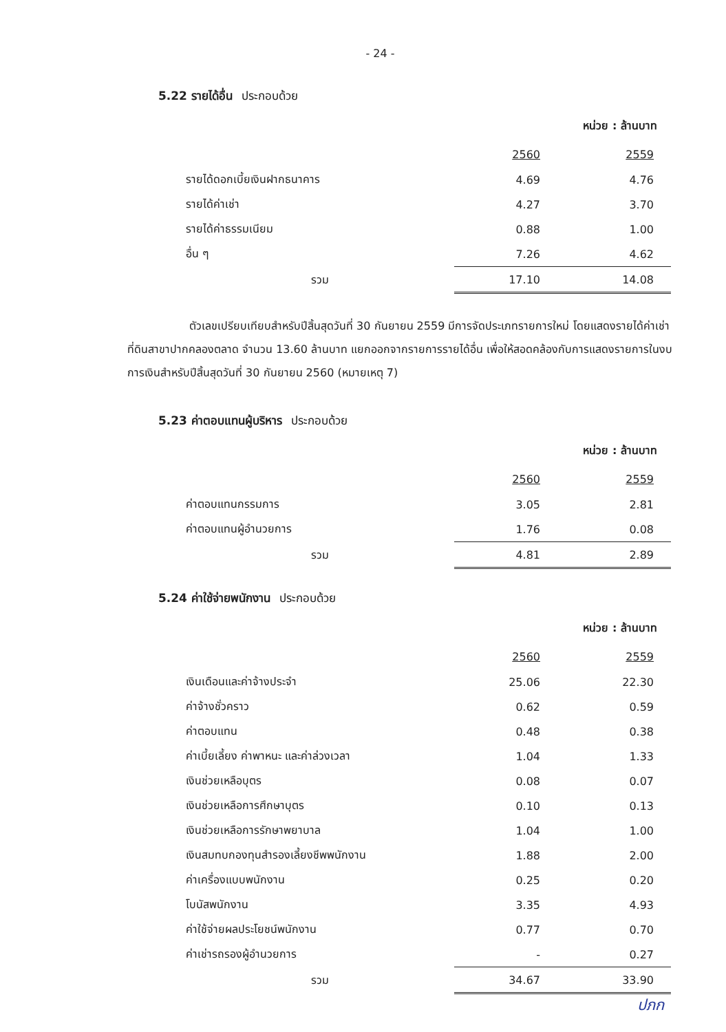- 24 -
5.22 รายได้อื่น ประกอบด้วย
หน่วย : ล้านบาท
| | 2560 | 2559 |
| รายได้ดอกเบี้ยเงินฝากธนาคาร | 4.69 | 4.76 |
| รายได้ค่าเช่า | 4.27 | 3.70 |
| รายได้ค่าธรรมเนียม | 0.88 | 1.00 |
| อื่น ๆ | 7.26 | 4.62 |
| รวม | 17.10 | 14.08 |
ตัวเลขเปรียบเทียบสำหรับปีสิ้นสุดวันที่ 30 กันยายน 2559 มีการจัดประเภทรายการใหม่ โดยแสดงรายได้ค่าเช่าที่ดินสาขาปากคลองตลาด จำนวน 13.60 ล้านบาท แยกออกจากรายการรายได้อื่น เพื่อให้สอดคล้องกับการแสดงรายการในงบการเงินสำหรับปีสิ้นสุดวันที่ 30 กันยายน 2560 (หมายเหตุ 7)
5.23 ค่าตอบแทนผู้บริหาร ประกอบด้วย
หน่วย : ล้านบาท
| | 2560 | 2559 |
| ค่าตอบแทนกรรมการ | 3.05 | 2.81 |
| ค่าตอบแทนผู้อำนวยการ | 1.76 | 0.08 |
| รวม | 4.81 | 2.89 |
5.24 ค่าใช้จ่ายพนักงาน ประกอบด้วย
หน่วย : ล้านบาท
| | 2560 | 2559 |
| เงินเดือนและค่าจ้างประจำ | 25.06 | 22.30 |
| ค่าจ้างชั่วคราว | 0.62 | 0.59 |
| ค่าตอบแทน | 0.48 | 0.38 |
| ค่าเบี้ยเลี้ยง ค่าพาหนะ และค่าล่วงเวลา | 1.04 | 1.33 |
| เงินช่วยเหลือบุตร | 0.08 | 0.07 |
| เงินช่วยเหลือการศึกษาบุตร | 0.10 | 0.13 |
| เงินช่วยเหลือการรักษาพยาบาล | 1.04 | 1.00 |
| เงินสมทบกองทุนสำรองเลี้ยงชีพพนักงาน | 1.88 | 2.00 |
| ค่าเครื่องแบบพนักงาน | 0.25 | 0.20 |
| โบนัสพนักงาน | 3.35 | 4.93 |
| ค่าใช้จ่ายผลประโยชน์พนักงาน | 0.77 | 0.70 |
| ค่าเช่ารถรองผู้อำนวยการ | - | 0.27 |
| รวม | 34.67 | 33.90 |
ปภก